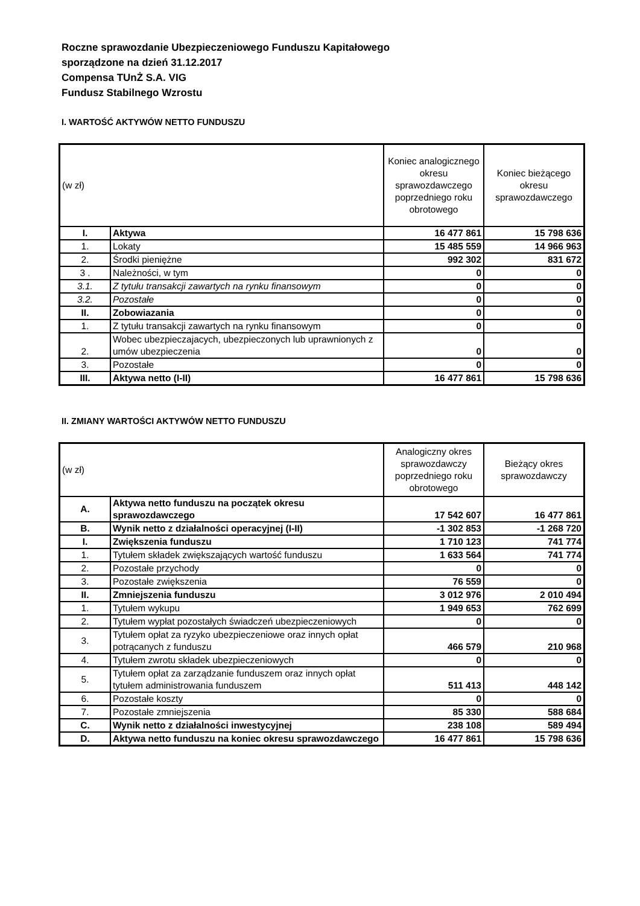Roczne sprawozdanie Ubezpieczeniowego Funduszu Kapitałowego
sporządzone na dzień 31.12.2017
Compensa TUnŻ S.A. VIG
Fundusz Stabilnego Wzrostu
I. WARTOŚĆ AKTYWÓW NETTO FUNDUSZU
| (w zł) | | Koniec analogicznego okresu sprawozdawczego poprzedniego roku obrotowego | Koniec bieżącego okresu sprawozdawczego |
| --- | --- | --- | --- |
| I. | Aktywa | 16 477 861 | 15 798 636 |
| 1. | Lokaty | 15 485 559 | 14 966 963 |
| 2. | Środki pieniężne | 992 302 | 831 672 |
| 3 . | Należności, w tym | 0 | 0 |
| 3.1. | Z tytułu transakcji zawartych na rynku finansowym | 0 | 0 |
| 3.2. | Pozostałe | 0 | 0 |
| II. | Zobowiazania | 0 | 0 |
| 1. | Z tytułu transakcji zawartych na rynku finansowym | 0 | 0 |
| 2. | Wobec ubezpieczajacych, ubezpieczonych lub uprawnionych z umów ubezpieczenia | 0 | 0 |
| 3. | Pozostałe | 0 | 0 |
| III. | Aktywa netto (I-II) | 16 477 861 | 15 798 636 |
II. ZMIANY WARTOŚCI AKTYWÓW NETTO FUNDUSZU
| (w zł) | | Analogiczny okres sprawozdawczy poprzedniego roku obrotowego | Bieżący okres sprawozdawczy |
| --- | --- | --- | --- |
| A. | Aktywa netto funduszu na początek okresu sprawozdawczego | 17 542 607 | 16 477 861 |
| B. | Wynik netto z działalności operacyjnej (I-II) | -1 302 853 | -1 268 720 |
| I. | Zwiększenia funduszu | 1 710 123 | 741 774 |
| 1. | Tytułem składek zwiększających wartość funduszu | 1 633 564 | 741 774 |
| 2. | Pozostałe przychody | 0 | 0 |
| 3. | Pozostałe zwiększenia | 76 559 | 0 |
| II. | Zmniejszenia funduszu | 3 012 976 | 2 010 494 |
| 1. | Tytułem wykupu | 1 949 653 | 762 699 |
| 2. | Tytułem wypłat pozostałych świadczeń ubezpieczeniowych | 0 | 0 |
| 3. | Tytułem opłat za ryzyko ubezpieczeniowe oraz innych opłat potrącanych z funduszu | 466 579 | 210 968 |
| 4. | Tytułem zwrotu składek ubezpieczeniowych | 0 | 0 |
| 5. | Tytułem opłat za zarządzanie funduszem oraz innych opłat tytułem administrowania funduszem | 511 413 | 448 142 |
| 6. | Pozostałe koszty | 0 | 0 |
| 7. | Pozostałe zmniejszenia | 85 330 | 588 684 |
| C. | Wynik netto z działalności inwestycyjnej | 238 108 | 589 494 |
| D. | Aktywa netto funduszu na koniec okresu sprawozdawczego | 16 477 861 | 15 798 636 |